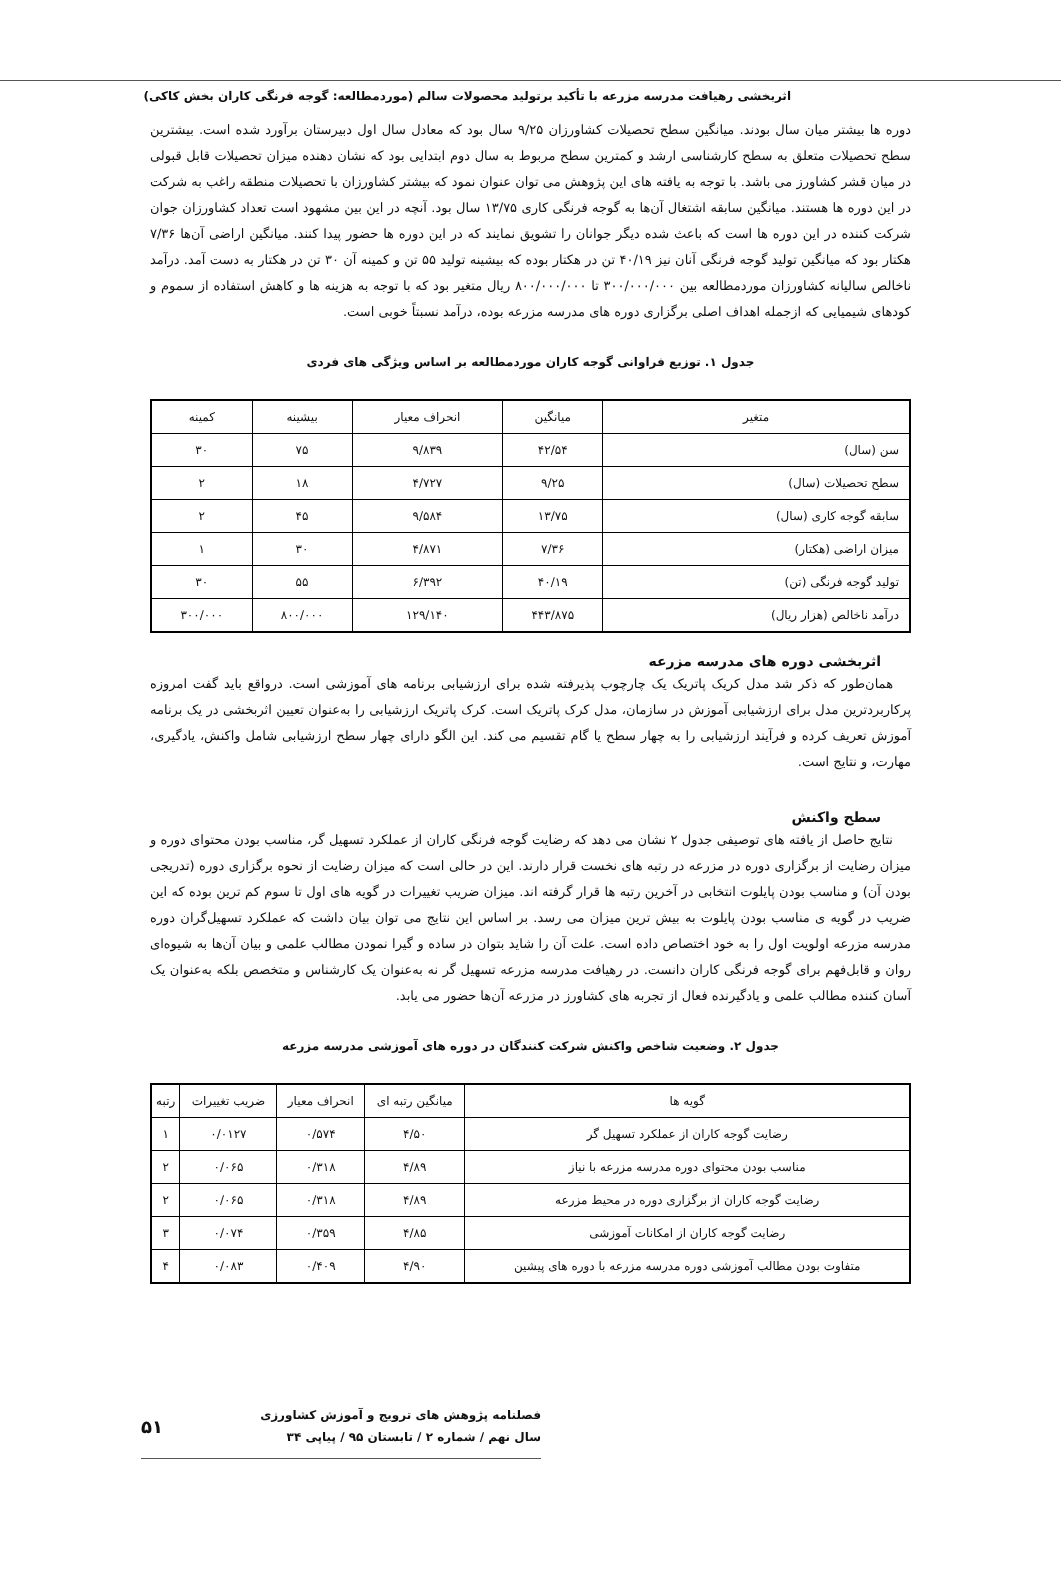اثربخشی رهیافت مدرسه مزرعه با تأکید برتولید محصولات سالم (موردمطالعه: گوجه فرنگی کاران بخش کاکی)
دوره ها بیشتر میان سال بودند. میانگین سطح تحصیلات کشاورزان ۹/۲۵ سال بود که معادل سال اول دبیرستان برآورد شده است. بیشترین سطح تحصیلات متعلق به سطح کارشناسی ارشد و کمترین سطح مربوط به سال دوم ابتدایی بود که نشان دهنده میزان تحصیلات قابل قبولی در میان قشر کشاورز می باشد. با توجه به یافته های این پژوهش می توان عنوان نمود که بیشتر کشاورزان با تحصیلات منطقه راغب به شرکت در این دوره ها هستند. میانگین سابقه اشتغال آن‌ها به گوجه فرنگی کاری ۱۳/۷۵ سال بود. آنچه در این بین مشهود است تعداد کشاورزان جوان شرکت کننده در این دوره ها است که باعث شده دیگر جوانان را تشویق نمایند که در این دوره ها حضور پیدا کنند. میانگین اراضی آن‌ها ۷/۳۶ هکتار بود که میانگین تولید گوجه فرنگی آنان نیز ۴۰/۱۹ تن در هکتار بوده که بیشینه تولید ۵۵ تن و کمینه آن ۳۰ تن در هکتار به دست آمد. درآمد ناخالص سالیانه کشاورزان موردمطالعه بین ۳۰۰/۰۰۰/۰۰۰ تا ۸۰۰/۰۰۰/۰۰۰ ریال متغیر بود که با توجه به هزینه ها و کاهش استفاده از سموم و کودهای شیمیایی که ازجمله اهداف اصلی برگزاری دوره های مدرسه مزرعه بوده، درآمد نسبتاً خوبی است.
جدول ۱. توزیع فراوانی گوجه کاران موردمطالعه بر اساس ویژگی های فردی
| متغیر | میانگین | انحراف معیار | بیشینه | کمینه |
| --- | --- | --- | --- | --- |
| سن (سال) | ۴۲/۵۴ | ۹/۸۳۹ | ۷۵ | ۳۰ |
| سطح تحصیلات (سال) | ۹/۲۵ | ۴/۷۲۷ | ۱۸ | ۲ |
| سابقه گوجه کاری (سال) | ۱۳/۷۵ | ۹/۵۸۴ | ۴۵ | ۲ |
| میزان اراضی (هکتار) | ۷/۳۶ | ۴/۸۷۱ | ۳۰ | ۱ |
| تولید گوجه فرنگی (تن) | ۴۰/۱۹ | ۶/۳۹۲ | ۵۵ | ۳۰ |
| درآمد ناخالص (هزار ریال) | ۴۴۳/۸۷۵ | ۱۲۹/۱۴۰ | ۸۰۰/۰۰۰ | ۳۰۰/۰۰۰ |
اثربخشی دوره های مدرسه مزرعه
همان‌طور که ذکر شد مدل کریک پاتریک یک چارچوب پذیرفته شده برای ارزشیابی برنامه های آموزشی است. درواقع باید گفت امروزه پرکاربردترین مدل برای ارزشیابی آموزش در سازمان، مدل کرک پاتریک است. کرک پاتریک ارزشیابی را به‌عنوان تعیین اثربخشی در یک برنامه آموزش تعریف کرده و فرآیند ارزشیابی را به چهار سطح یا گام تقسیم می کند. این الگو دارای چهار سطح ارزشیابی شامل واکنش، یادگیری، مهارت، و نتایج است.
سطح واکنش
نتایج حاصل از یافته های توصیفی جدول ۲ نشان می دهد که رضایت گوجه فرنگی کاران از عملکرد تسهیل گر، مناسب بودن محتوای دوره و میزان رضایت از برگزاری دوره در مزرعه در رتبه های نخست قرار دارند. این در حالی است که میزان رضایت از نحوه برگزاری دوره (تدریجی بودن آن) و مناسب بودن پایلوت انتخابی در آخرین رتبه ها قرار گرفته اند. میزان ضریب تغییرات در گویه های اول تا سوم کم ترین بوده که این ضریب در گویه ی مناسب بودن پایلوت به بیش ترین میزان می رسد. بر اساس این نتایج می توان بیان داشت که عملکرد تسهیل‌گران دوره مدرسه مزرعه اولویت اول را به خود اختصاص داده است. علت آن را شاید بتوان در ساده و گیرا نمودن مطالب علمی و بیان آن‌ها به شیوه‌ای روان و قابل‌فهم برای گوجه فرنگی کاران دانست. در رهیافت مدرسه مزرعه تسهیل گر نه به‌عنوان یک کارشناس و متخصص بلکه به‌عنوان یک آسان کننده مطالب علمی و یادگیرنده فعال از تجربه های کشاورز در مزرعه آن‌ها حضور می یابد.
جدول ۲. وضعیت شاخص واکنش شرکت کنندگان در دوره های آموزشی مدرسه مزرعه
| گویه ها | میانگین رتبه ای | انحراف معیار | ضریب تغییرات | رتبه |
| --- | --- | --- | --- | --- |
| رضایت گوجه کاران از عملکرد تسهیل گر | ۴/۵۰ | ۰/۵۷۴ | ۰/۰۱۲۷ | ۱ |
| مناسب بودن محتوای دوره مدرسه مزرعه با نیاز | ۴/۸۹ | ۰/۳۱۸ | ۰/۰۶۵ | ۲ |
| رضایت گوجه کاران از برگزاری دوره در محیط مزرعه | ۴/۸۹ | ۰/۳۱۸ | ۰/۰۶۵ | ۲ |
| رضایت گوجه کاران از امکانات آموزشی | ۴/۸۵ | ۰/۳۵۹ | ۰/۰۷۴ | ۳ |
| متفاوت بودن مطالب آموزشی دوره مدرسه مزرعه با دوره های پیشین | ۴/۹۰ | ۰/۴۰۹ | ۰/۰۸۳ | ۴ |
فصلنامه پژوهش های ترویج و آموزش کشاورزی
سال نهم / شماره ۲ / تابستان ۹۵ / پیاپی ۳۴
۵۱